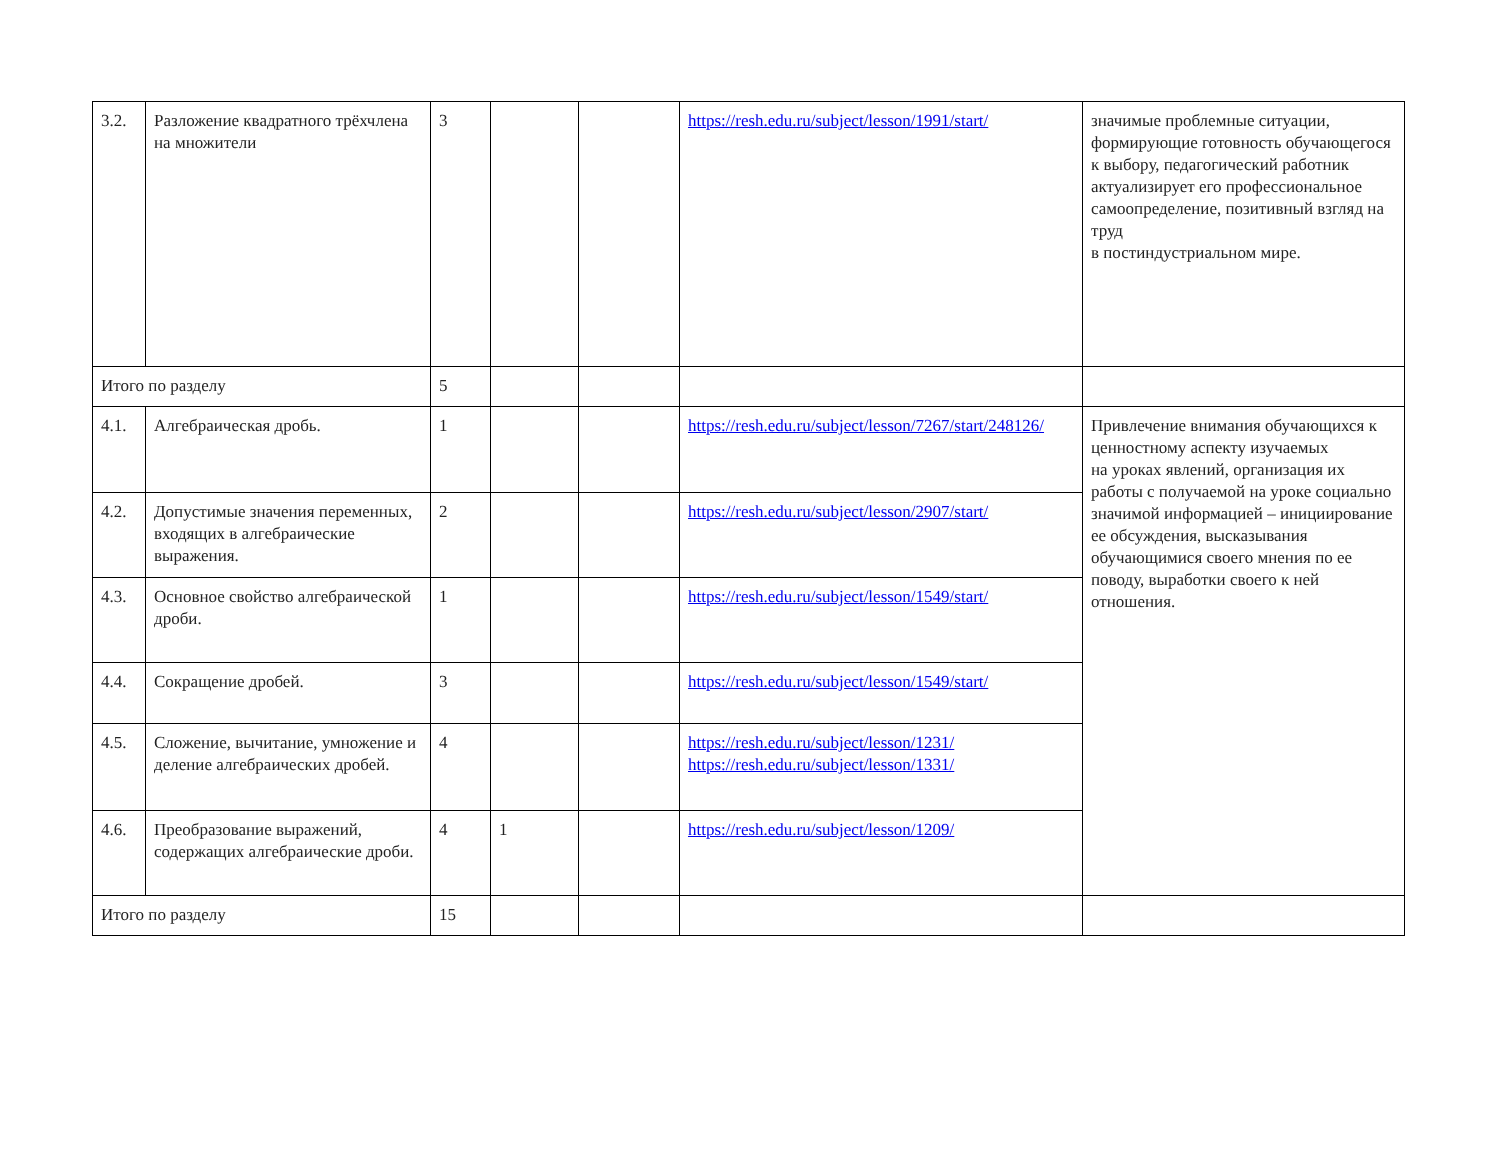| 3.2. | Разложение квадратного трёхчлена на множители | 3 | | | https://resh.edu.ru/subject/lesson/1991/start/ | значимые проблемные ситуации, формирующие готовность обучающегося к выбору, педагогический работник актуализирует его профессиональное самоопределение, позитивный взгляд на труд в постиндустриальном мире. |
| Итого по разделу | | 5 | | | | |
| 4.1. | Алгебраическая дробь. | 1 | | | https://resh.edu.ru/subject/lesson/7267/start/248126/ | Привлечение внимания обучающихся к ценностному аспекту изучаемых на уроках явлений, организация их работы с получаемой на уроке социально значимой информацией – инициирование ее обсуждения, высказывания обучающимися своего мнения по ее поводу, выработки своего к ней отношения. |
| 4.2. | Допустимые значения переменных, входящих в алгебраические выражения. | 2 | | | https://resh.edu.ru/subject/lesson/2907/start/ | |
| 4.3. | Основное свойство алгебраической дроби. | 1 | | | https://resh.edu.ru/subject/lesson/1549/start/ | |
| 4.4. | Сокращение дробей. | 3 | | | https://resh.edu.ru/subject/lesson/1549/start/ | |
| 4.5. | Сложение, вычитание, умножение и деление алгебраических дробей. | 4 | | | https://resh.edu.ru/subject/lesson/1231/ https://resh.edu.ru/subject/lesson/1331/ | |
| 4.6. | Преобразование выражений, содержащих алгебраические дроби. | 4 | 1 | | https://resh.edu.ru/subject/lesson/1209/ | |
| Итого по разделу | | 15 | | | | |